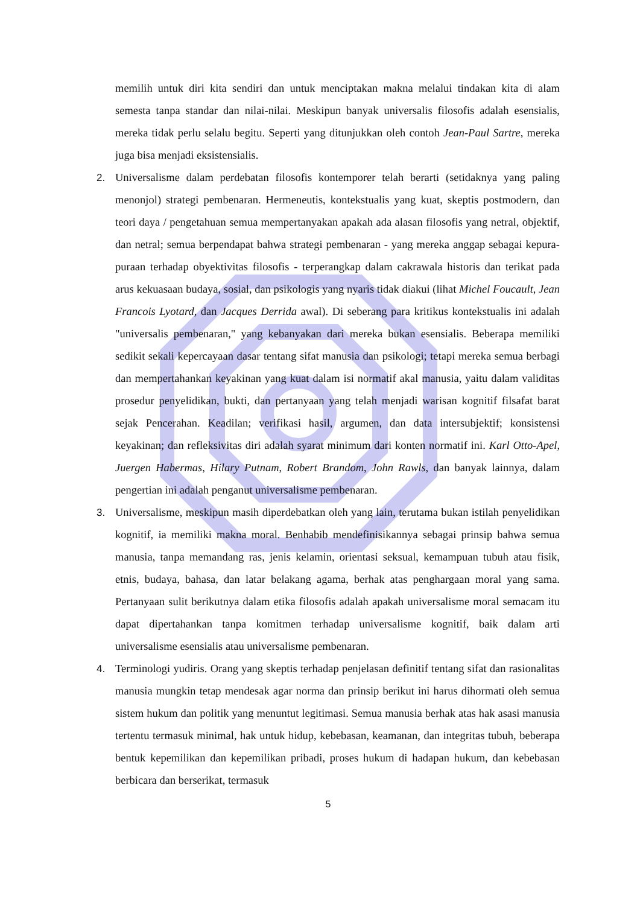memilih untuk diri kita sendiri dan untuk menciptakan makna melalui tindakan kita di alam semesta tanpa standar dan nilai-nilai. Meskipun banyak universalis filosofis adalah esensialis, mereka tidak perlu selalu begitu. Seperti yang ditunjukkan oleh contoh Jean-Paul Sartre, mereka juga bisa menjadi eksistensialis.
2. Universalisme dalam perdebatan filosofis kontemporer telah berarti (setidaknya yang paling menonjol) strategi pembenaran. Hermeneutis, kontekstualis yang kuat, skeptis postmodern, dan teori daya / pengetahuan semua mempertanyakan apakah ada alasan filosofis yang netral, objektif, dan netral; semua berpendapat bahwa strategi pembenaran - yang mereka anggap sebagai kepura-puraan terhadap obyektivitas filosofis - terperangkap dalam cakrawala historis dan terikat pada arus kekuasaan budaya, sosial, dan psikologis yang nyaris tidak diakui (lihat Michel Foucault, Jean Francois Lyotard, dan Jacques Derrida awal). Di seberang para kritikus kontekstualis ini adalah "universalis pembenaran," yang kebanyakan dari mereka bukan esensialis. Beberapa memiliki sedikit sekali kepercayaan dasar tentang sifat manusia dan psikologi; tetapi mereka semua berbagi dan mempertahankan keyakinan yang kuat dalam isi normatif akal manusia, yaitu dalam validitas prosedur penyelidikan, bukti, dan pertanyaan yang telah menjadi warisan kognitif filsafat barat sejak Pencerahan. Keadilan; verifikasi hasil, argumen, dan data intersubjektif; konsistensi keyakinan; dan refleksivitas diri adalah syarat minimum dari konten normatif ini. Karl Otto-Apel, Juergen Habermas, Hilary Putnam, Robert Brandom, John Rawls, dan banyak lainnya, dalam pengertian ini adalah penganut universalisme pembenaran.
3. Universalisme, meskipun masih diperdebatkan oleh yang lain, terutama bukan istilah penyelidikan kognitif, ia memiliki makna moral. Benhabib mendefinisikannya sebagai prinsip bahwa semua manusia, tanpa memandang ras, jenis kelamin, orientasi seksual, kemampuan tubuh atau fisik, etnis, budaya, bahasa, dan latar belakang agama, berhak atas penghargaan moral yang sama. Pertanyaan sulit berikutnya dalam etika filosofis adalah apakah universalisme moral semacam itu dapat dipertahankan tanpa komitmen terhadap universalisme kognitif, baik dalam arti universalisme esensialis atau universalisme pembenaran.
4. Terminologi yudiris. Orang yang skeptis terhadap penjelasan definitif tentang sifat dan rasionalitas manusia mungkin tetap mendesak agar norma dan prinsip berikut ini harus dihormati oleh semua sistem hukum dan politik yang menuntut legitimasi. Semua manusia berhak atas hak asasi manusia tertentu termasuk minimal, hak untuk hidup, kebebasan, keamanan, dan integritas tubuh, beberapa bentuk kepemilikan dan kepemilikan pribadi, proses hukum di hadapan hukum, dan kebebasan berbicara dan berserikat, termasuk
5